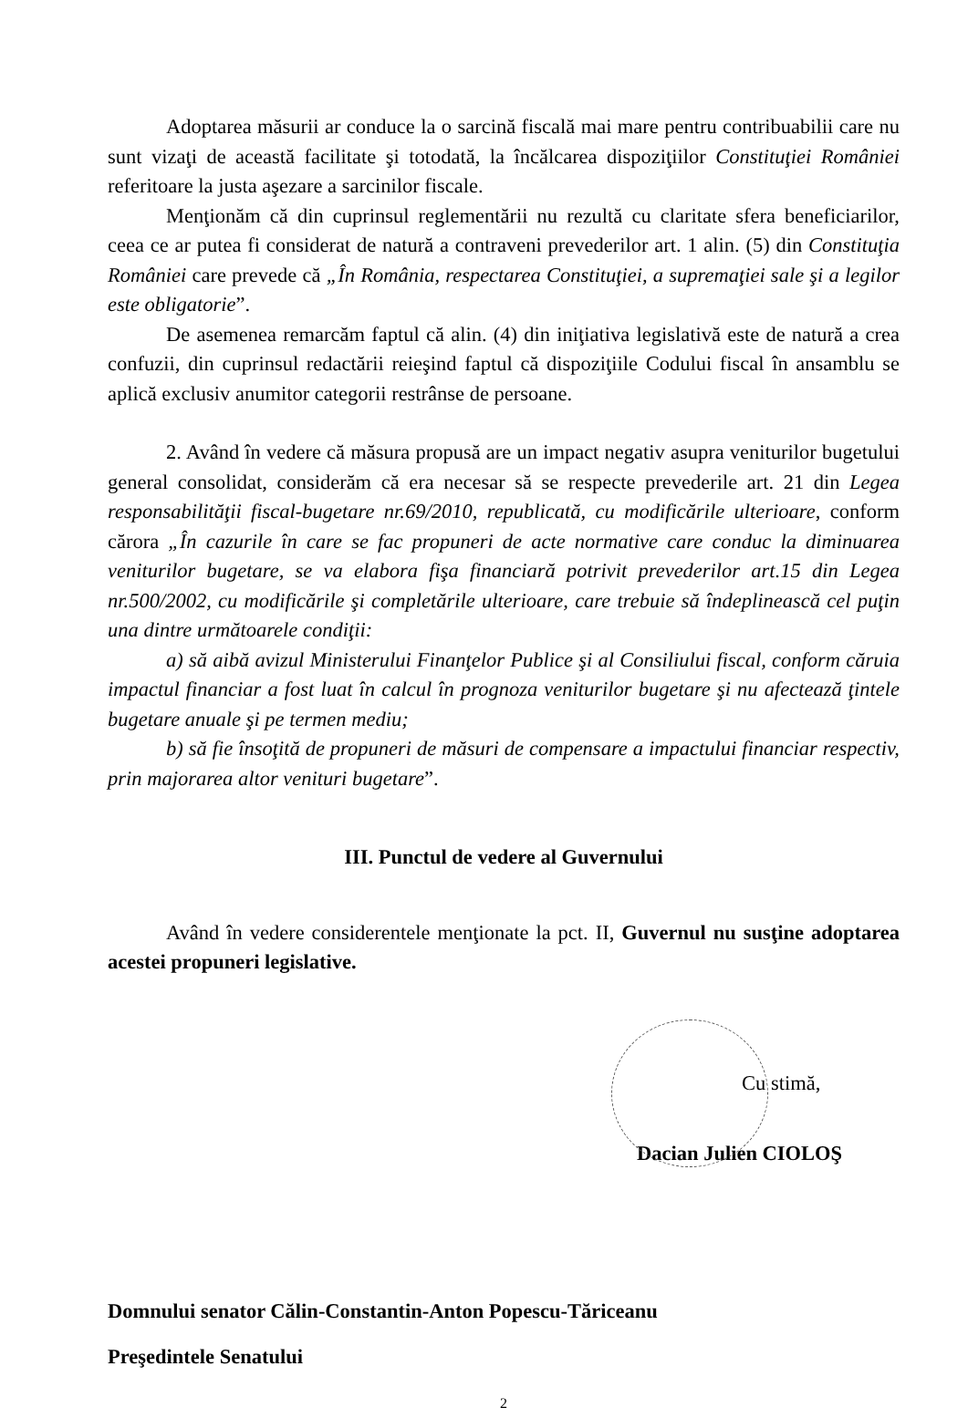Adoptarea măsurii ar conduce la o sarcină fiscală mai mare pentru contribuabilii care nu sunt vizaţi de această facilitate şi totodată, la încălcarea dispoziţiilor Constituţiei României referitoare la justa aşezare a sarcinilor fiscale.
Menţionăm că din cuprinsul reglementării nu rezultă cu claritate sfera beneficiarilor, ceea ce ar putea fi considerat de natură a contraveni prevederilor art. 1 alin. (5) din Constituţia României care prevede că „În România, respectarea Constituţiei, a supremaţiei sale şi a legilor este obligatorie”.
De asemenea remarcăm faptul că alin. (4) din iniţiativa legislativă este de natură a crea confuzii, din cuprinsul redactării reieşind faptul că dispoziţiile Codului fiscal în ansamblu se aplică exclusiv anumitor categorii restrânse de persoane.
2. Având în vedere că măsura propusă are un impact negativ asupra veniturilor bugetului general consolidat, considerăm că era necesar să se respecte prevederile art. 21 din Legea responsabilităţii fiscal-bugetare nr.69/2010, republicată, cu modificările ulterioare, conform cărora „În cazurile în care se fac propuneri de acte normative care conduc la diminuarea veniturilor bugetare, se va elabora fişa financiară potrivit prevederilor art.15 din Legea nr.500/2002, cu modificările şi completările ulterioare, care trebuie să îndeplinească cel puţin una dintre următoarele condiţii:
a) să aibă avizul Ministerului Finanţelor Publice şi al Consiliului fiscal, conform căruia impactul financiar a fost luat în calcul în prognoza veniturilor bugetare şi nu afectează ţintele bugetare anuale şi pe termen mediu;
b) să fie însoţită de propuneri de măsuri de compensare a impactului financiar respectiv, prin majorarea altor venituri bugetare”.
III. Punctul de vedere al Guvernului
Având în vedere considerentele menţionate la pct. II, Guvernul nu susţine adoptarea acestei propuneri legislative.
Cu stimă,
Dacian Julien CIOLOŞ
Domnului senator Călin-Constantin-Anton Popescu-Tăriceanu
Preşedintele Senatului
2